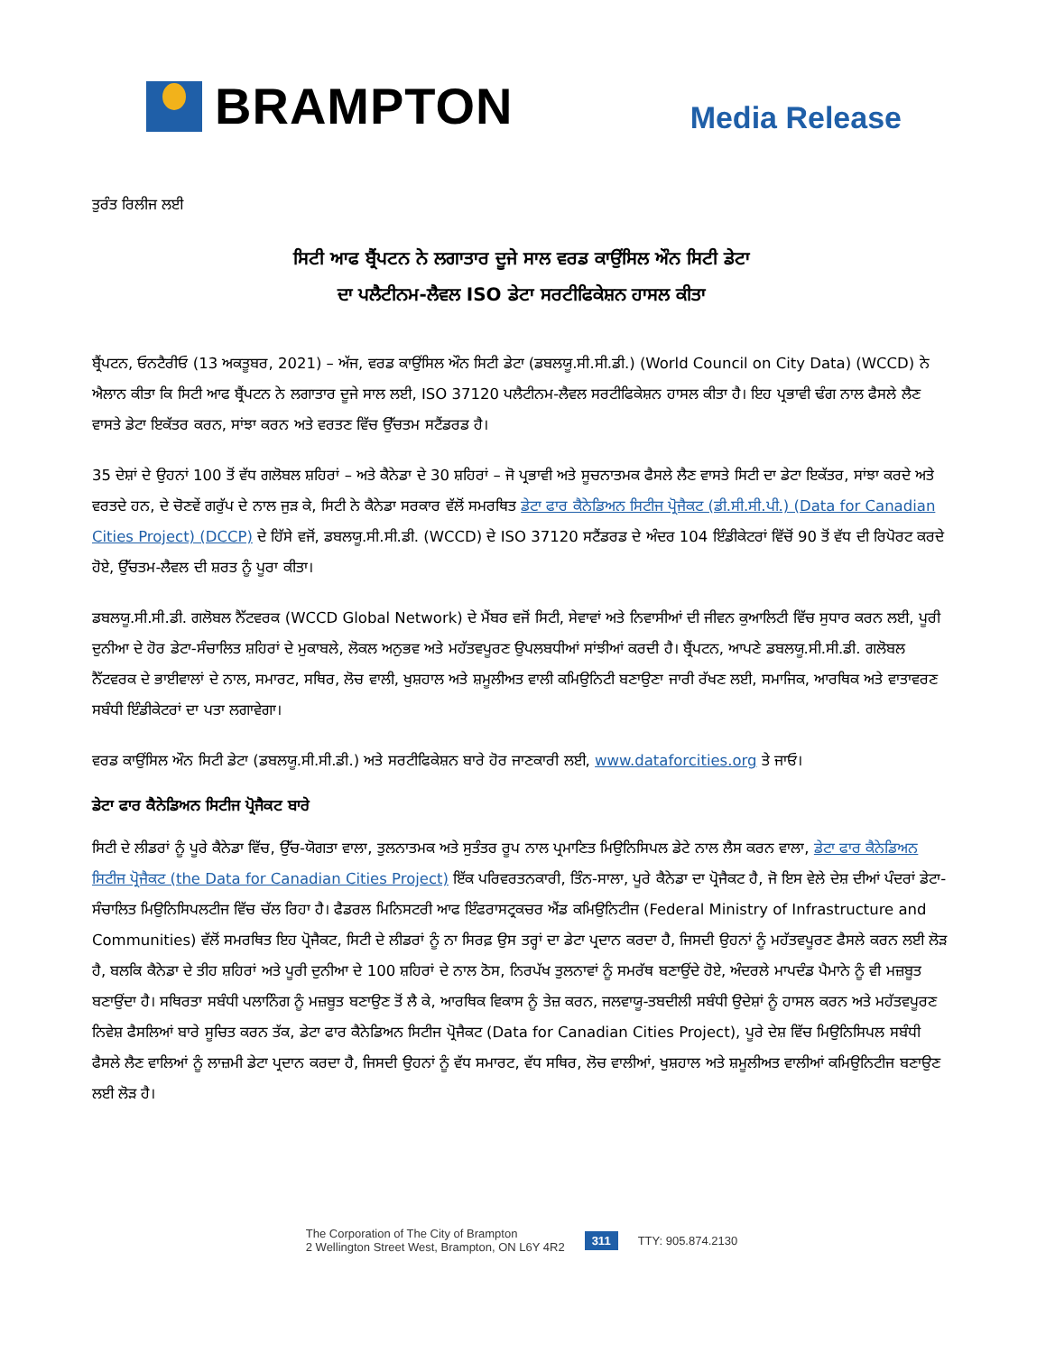BRAMPTON
Media Release
ਤੁਰੰਤ ਰਿਲੀਜ ਲਈ
ਸਿਟੀ ਆਫ ਬ੍ਰੈਂਪਟਨ ਨੇ ਲਗਾਤਾਰ ਦੂਜੇ ਸਾਲ ਵਰਡ ਕਾਉਂਸਿਲ ਔਨ ਸਿਟੀ ਡੇਟਾ
ਦਾ ਪਲੈਟੀਨਮ-ਲੈਵਲ ISO ਡੇਟਾ ਸਰਟੀਫਿਕੇਸ਼ਨ ਹਾਸਲ ਕੀਤਾ
ਬ੍ਰੈਂਪਟਨ, ਓਨਟੈਰੀਓ (13 ਅਕਤੂਬਰ, 2021) – ਅੱਜ, ਵਰਡ ਕਾਉਂਸਿਲ ਔਨ ਸਿਟੀ ਡੇਟਾ (ਡਬਲਯੂ.ਸੀ.ਸੀ.ਡੀ.) (World Council on City Data) (WCCD) ਨੇ ਐਲਾਨ ਕੀਤਾ ਕਿ ਸਿਟੀ ਆਫ ਬ੍ਰੈਂਪਟਨ ਨੇ ਲਗਾਤਾਰ ਦੂਜੇ ਸਾਲ ਲਈ, ISO 37120 ਪਲੈਟੀਨਮ-ਲੈਵਲ ਸਰਟੀਫਿਕੇਸ਼ਨ ਹਾਸਲ ਕੀਤਾ ਹੈ। ਇਹ ਪ੍ਰਭਾਵੀ ਢੰਗ ਨਾਲ ਫੈਸਲੇ ਲੈਣ ਵਾਸਤੇ ਡੇਟਾ ਇਕੱਤਰ ਕਰਨ, ਸਾਂਝਾ ਕਰਨ ਅਤੇ ਵਰਤਣ ਵਿੱਚ ਉੱਚਤਮ ਸਟੈਂਡਰਡ ਹੈ।
35 ਦੇਸ਼ਾਂ ਦੇ ਉਹਨਾਂ 100 ਤੋਂ ਵੱਧ ਗਲੋਬਲ ਸ਼ਹਿਰਾਂ – ਅਤੇ ਕੈਨੇਡਾ ਦੇ 30 ਸ਼ਹਿਰਾਂ – ਜੋ ਪ੍ਰਭਾਵੀ ਅਤੇ ਸੂਚਨਾਤਮਕ ਫੈਸਲੇ ਲੈਣ ਵਾਸਤੇ ਸਿਟੀ ਦਾ ਡੇਟਾ ਇਕੱਤਰ, ਸਾਂਝਾ ਕਰਦੇ ਅਤੇ ਵਰਤਦੇ ਹਨ, ਦੇ ਚੋਣਵੇਂ ਗਰੁੱਪ ਦੇ ਨਾਲ ਜੁੜ ਕੇ, ਸਿਟੀ ਨੇ ਕੈਨੇਡਾ ਸਰਕਾਰ ਵੱਲੋਂ ਸਮਰਥਿਤ ਡੇਟਾ ਫਾਰ ਕੈਨੇਡਿਅਨ ਸਿਟੀਜ ਪ੍ਰੋਜੈਕਟ (ਡੀ.ਸੀ.ਸੀ.ਪੀ.) (Data for Canadian Cities Project) (DCCP) ਦੇ ਹਿੱਸੇ ਵਜੋਂ, ਡਬਲਯੂ.ਸੀ.ਸੀ.ਡੀ. (WCCD) ਦੇ ISO 37120 ਸਟੈਂਡਰਡ ਦੇ ਅੰਦਰ 104 ਇੰਡੀਕੇਟਰਾਂ ਵਿੱਚੋਂ 90 ਤੋਂ ਵੱਧ ਦੀ ਰਿਪੋਰਟ ਕਰਦੇ ਹੋਏ, ਉੱਚਤਮ-ਲੈਵਲ ਦੀ ਸ਼ਰਤ ਨੂੰ ਪੂਰਾ ਕੀਤਾ।
ਡਬਲਯੂ.ਸੀ.ਸੀ.ਡੀ. ਗਲੋਬਲ ਨੈੱਟਵਰਕ (WCCD Global Network) ਦੇ ਮੈਂਬਰ ਵਜੋਂ ਸਿਟੀ, ਸੇਵਾਵਾਂ ਅਤੇ ਨਿਵਾਸੀਆਂ ਦੀ ਜੀਵਨ ਕੁਆਲਿਟੀ ਵਿੱਚ ਸੁਧਾਰ ਕਰਨ ਲਈ, ਪੂਰੀ ਦੁਨੀਆ ਦੇ ਹੋਰ ਡੇਟਾ-ਸੰਚਾਲਿਤ ਸ਼ਹਿਰਾਂ ਦੇ ਮੁਕਾਬਲੇ, ਲੋਕਲ ਅਨੁਭਵ ਅਤੇ ਮਹੱਤਵਪੂਰਣ ਉਪਲਬਧੀਆਂ ਸਾਂਝੀਆਂ ਕਰਦੀ ਹੈ। ਬ੍ਰੈਂਪਟਨ, ਆਪਣੇ ਡਬਲਯੂ.ਸੀ.ਸੀ.ਡੀ. ਗਲੋਬਲ ਨੈੱਟਵਰਕ ਦੇ ਭਾਈਵਾਲਾਂ ਦੇ ਨਾਲ, ਸਮਾਰਟ, ਸਥਿਰ, ਲੋਚ ਵਾਲੀ, ਖੁਸ਼ਹਾਲ ਅਤੇ ਸ਼ਮੂਲੀਅਤ ਵਾਲੀ ਕਮਿਉਨਿਟੀ ਬਣਾਉਣਾ ਜਾਰੀ ਰੱਖਣ ਲਈ, ਸਮਾਜਿਕ, ਆਰਥਿਕ ਅਤੇ ਵਾਤਾਵਰਣ ਸਬੰਧੀ ਇੰਡੀਕੇਟਰਾਂ ਦਾ ਪਤਾ ਲਗਾਵੇਗਾ।
ਵਰਡ ਕਾਉਂਸਿਲ ਔਨ ਸਿਟੀ ਡੇਟਾ (ਡਬਲਯੂ.ਸੀ.ਸੀ.ਡੀ.) ਅਤੇ ਸਰਟੀਫਿਕੇਸ਼ਨ ਬਾਰੇ ਹੋਰ ਜਾਣਕਾਰੀ ਲਈ, www.dataforcities.org ਤੇ ਜਾਓ।
ਡੇਟਾ ਫਾਰ ਕੈਨੇਡਿਅਨ ਸਿਟੀਜ ਪ੍ਰੋਜੈਕਟ ਬਾਰੇ
ਸਿਟੀ ਦੇ ਲੀਡਰਾਂ ਨੂੰ ਪੂਰੇ ਕੈਨੇਡਾ ਵਿੱਚ, ਉੱਚ-ਯੋਗਤਾ ਵਾਲਾ, ਤੁਲਨਾਤਮਕ ਅਤੇ ਸੁਤੰਤਰ ਰੂਪ ਨਾਲ ਪ੍ਰਮਾਣਿਤ ਮਿਉਨਿਸਿਪਲ ਡੇਟੇ ਨਾਲ ਲੈਸ ਕਰਨ ਵਾਲਾ, ਡੇਟਾ ਫਾਰ ਕੈਨੇਡਿਅਨ ਸਿਟੀਜ ਪ੍ਰੋਜੈਕਟ (the Data for Canadian Cities Project) ਇੱਕ ਪਰਿਵਰਤਨਕਾਰੀ, ਤਿੰਨ-ਸਾਲਾ, ਪੂਰੇ ਕੈਨੇਡਾ ਦਾ ਪ੍ਰੋਜੈਕਟ ਹੈ, ਜੋ ਇਸ ਵੇਲੇ ਦੇਸ਼ ਦੀਆਂ ਪੰਦਰਾਂ ਡੇਟਾ-ਸੰਚਾਲਿਤ ਮਿਉਨਿਸਿਪਲਟੀਜ ਵਿੱਚ ਚੱਲ ਰਿਹਾ ਹੈ। ਫੈਡਰਲ ਮਿਨਿਸਟਰੀ ਆਫ ਇੰਫਰਾਸਟ੍ਰਕਚਰ ਐਂਡ ਕਮਿਉਨਿਟੀਜ (Federal Ministry of Infrastructure and Communities) ਵੱਲੋਂ ਸਮਰਥਿਤ ਇਹ ਪ੍ਰੋਜੈਕਟ, ਸਿਟੀ ਦੇ ਲੀਡਰਾਂ ਨੂੰ ਨਾ ਸਿਰਫ਼ ਉਸ ਤਰ੍ਹਾਂ ਦਾ ਡੇਟਾ ਪ੍ਰਦਾਨ ਕਰਦਾ ਹੈ, ਜਿਸਦੀ ਉਹਨਾਂ ਨੂੰ ਮਹੱਤਵਪੂਰਣ ਫੈਸਲੇ ਕਰਨ ਲਈ ਲੋੜ ਹੈ, ਬਲਕਿ ਕੈਨੇਡਾ ਦੇ ਤੀਹ ਸ਼ਹਿਰਾਂ ਅਤੇ ਪੂਰੀ ਦੁਨੀਆ ਦੇ 100 ਸ਼ਹਿਰਾਂ ਦੇ ਨਾਲ ਠੋਸ, ਨਿਰਪੱਖ ਤੁਲਨਾਵਾਂ ਨੂੰ ਸਮਰੱਥ ਬਣਾਉਂਦੇ ਹੋਏ, ਅੰਦਰਲੇ ਮਾਪਦੰਡ ਪੈਮਾਨੇ ਨੂੰ ਵੀ ਮਜ਼ਬੂਤ ਬਣਾਉਂਦਾ ਹੈ। ਸਥਿਰਤਾ ਸਬੰਧੀ ਪਲਾਨਿੰਗ ਨੂੰ ਮਜ਼ਬੂਤ ਬਣਾਉਣ ਤੋਂ ਲੈ ਕੇ, ਆਰਥਿਕ ਵਿਕਾਸ ਨੂੰ ਤੇਜ਼ ਕਰਨ, ਜਲਵਾਯੂ-ਤਬਦੀਲੀ ਸਬੰਧੀ ਉਦੇਸ਼ਾਂ ਨੂੰ ਹਾਸਲ ਕਰਨ ਅਤੇ ਮਹੱਤਵਪੂਰਣ ਨਿਵੇਸ਼ ਫੈਸਲਿਆਂ ਬਾਰੇ ਸੂਚਿਤ ਕਰਨ ਤੱਕ, ਡੇਟਾ ਫਾਰ ਕੈਨੇਡਿਅਨ ਸਿਟੀਜ ਪ੍ਰੋਜੈਕਟ (Data for Canadian Cities Project), ਪੂਰੇ ਦੇਸ਼ ਵਿੱਚ ਮਿਉਨਿਸਿਪਲ ਸਬੰਧੀ ਫੈਸਲੇ ਲੈਣ ਵਾਲਿਆਂ ਨੂੰ ਲਾਜ਼ਮੀ ਡੇਟਾ ਪ੍ਰਦਾਨ ਕਰਦਾ ਹੈ, ਜਿਸਦੀ ਉਹਨਾਂ ਨੂੰ ਵੱਧ ਸਮਾਰਟ, ਵੱਧ ਸਥਿਰ, ਲੋਚ ਵਾਲੀਆਂ, ਖੁਸ਼ਹਾਲ ਅਤੇ ਸ਼ਮੂਲੀਅਤ ਵਾਲੀਆਂ ਕਮਿਉਨਿਟੀਜ ਬਣਾਉਣ ਲਈ ਲੋੜ ਹੈ।
The Corporation of The City of Brampton
2 Wellington Street West, Brampton, ON L6Y 4R2
311 TTY: 905.874.2130